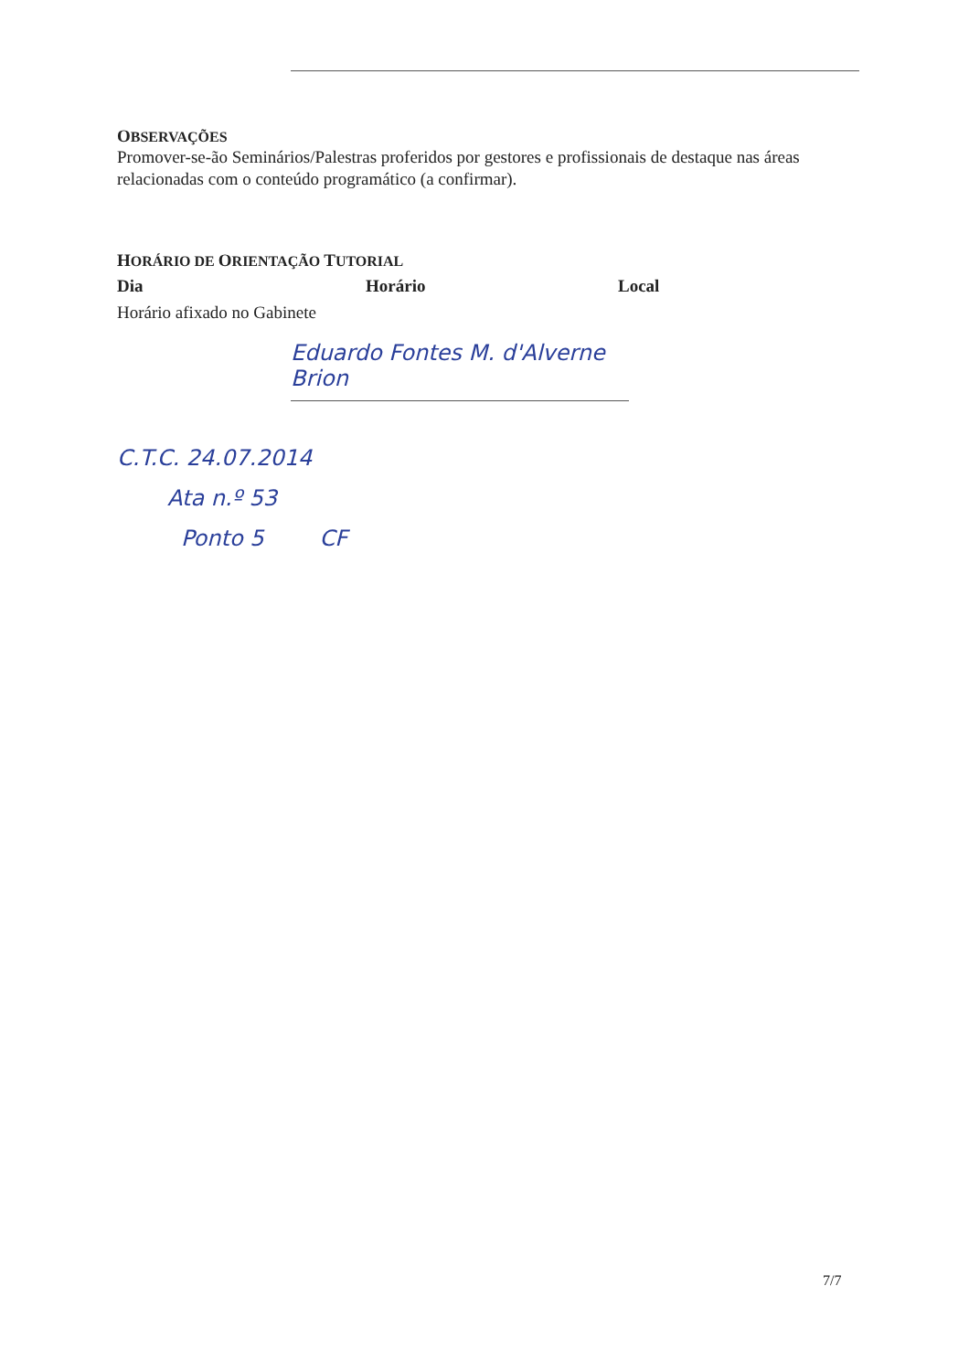OBSERVAÇÕES
Promover-se-ão Seminários/Palestras proferidos por gestores e profissionais de destaque nas áreas relacionadas com o conteúdo programático (a confirmar).
HORÁRIO DE ORIENTAÇÃO TUTORIAL
Dia Horário Local
Horário afixado no Gabinete
Eduardo Fontes M. d'Alverne Brion
C.T.C. 24.07.2014
Ata n.º 53
Ponto 5 CF
7/7